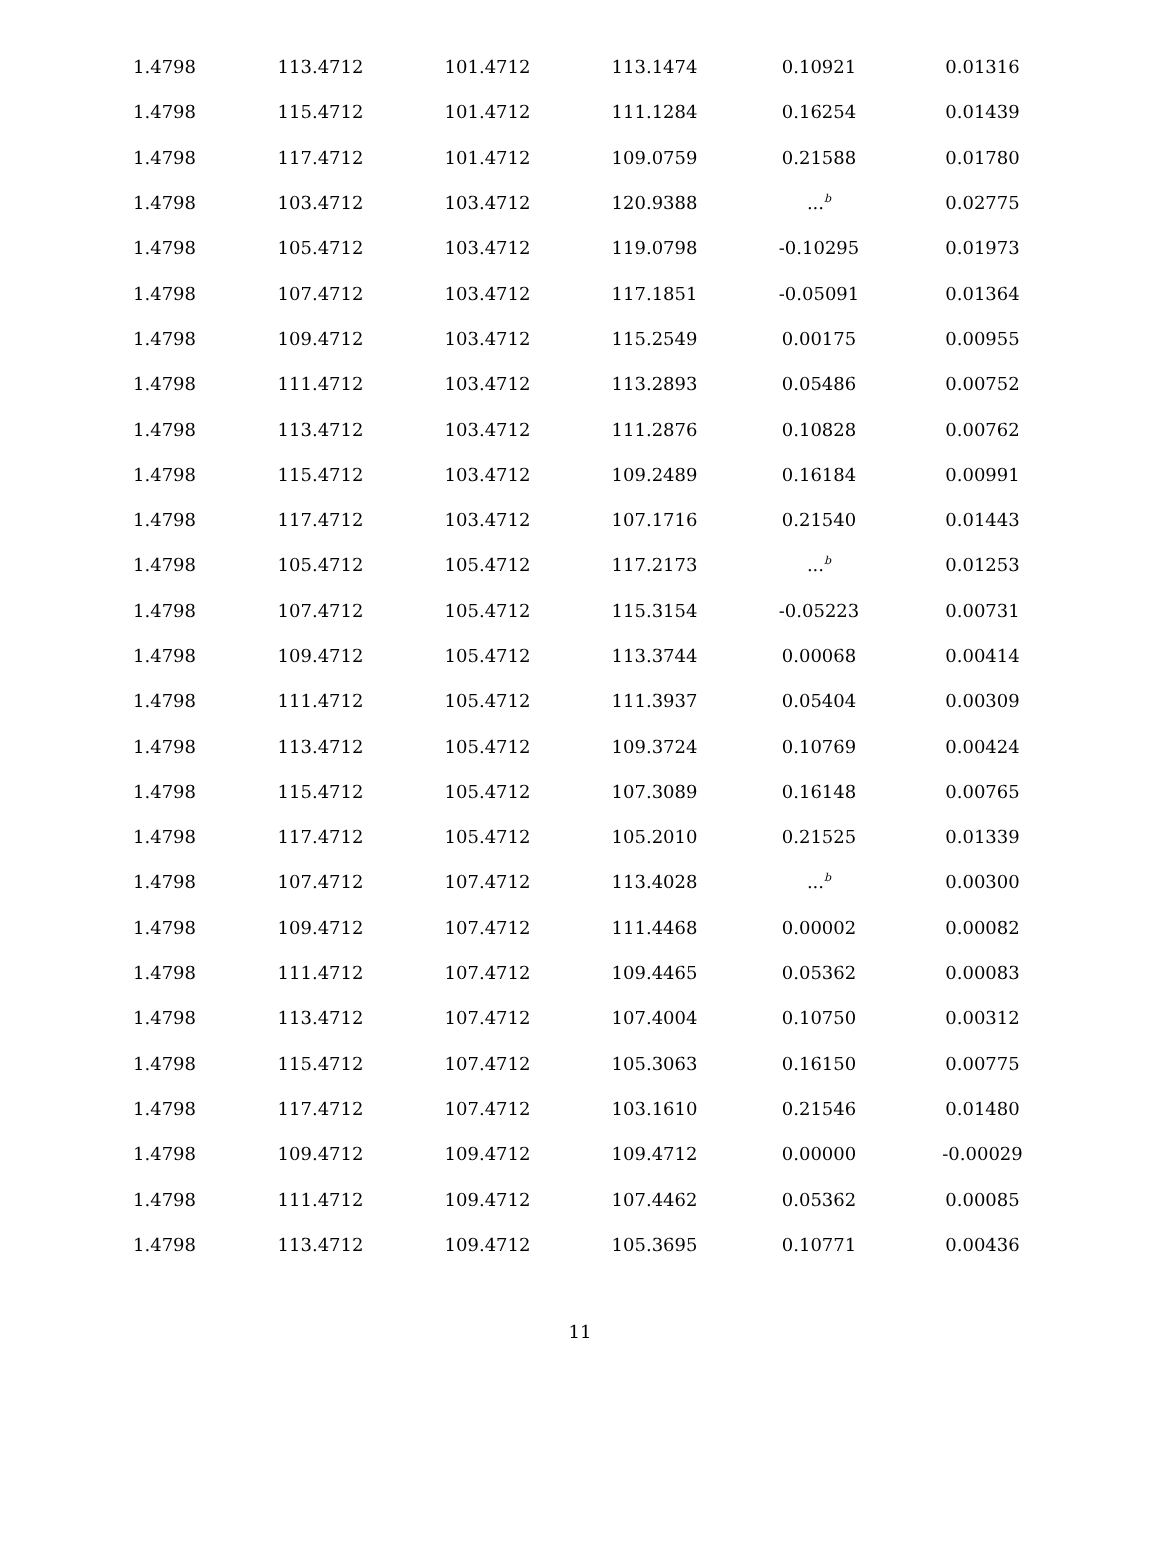| 1.4798 | 113.4712 | 101.4712 | 113.1474 | 0.10921 | 0.01316 |
| 1.4798 | 115.4712 | 101.4712 | 111.1284 | 0.16254 | 0.01439 |
| 1.4798 | 117.4712 | 101.4712 | 109.0759 | 0.21588 | 0.01780 |
| 1.4798 | 103.4712 | 103.4712 | 120.9388 | ...<sup>b</sup> | 0.02775 |
| 1.4798 | 105.4712 | 103.4712 | 119.0798 | -0.10295 | 0.01973 |
| 1.4798 | 107.4712 | 103.4712 | 117.1851 | -0.05091 | 0.01364 |
| 1.4798 | 109.4712 | 103.4712 | 115.2549 | 0.00175 | 0.00955 |
| 1.4798 | 111.4712 | 103.4712 | 113.2893 | 0.05486 | 0.00752 |
| 1.4798 | 113.4712 | 103.4712 | 111.2876 | 0.10828 | 0.00762 |
| 1.4798 | 115.4712 | 103.4712 | 109.2489 | 0.16184 | 0.00991 |
| 1.4798 | 117.4712 | 103.4712 | 107.1716 | 0.21540 | 0.01443 |
| 1.4798 | 105.4712 | 105.4712 | 117.2173 | ...<sup>b</sup> | 0.01253 |
| 1.4798 | 107.4712 | 105.4712 | 115.3154 | -0.05223 | 0.00731 |
| 1.4798 | 109.4712 | 105.4712 | 113.3744 | 0.00068 | 0.00414 |
| 1.4798 | 111.4712 | 105.4712 | 111.3937 | 0.05404 | 0.00309 |
| 1.4798 | 113.4712 | 105.4712 | 109.3724 | 0.10769 | 0.00424 |
| 1.4798 | 115.4712 | 105.4712 | 107.3089 | 0.16148 | 0.00765 |
| 1.4798 | 117.4712 | 105.4712 | 105.2010 | 0.21525 | 0.01339 |
| 1.4798 | 107.4712 | 107.4712 | 113.4028 | ...<sup>b</sup> | 0.00300 |
| 1.4798 | 109.4712 | 107.4712 | 111.4468 | 0.00002 | 0.00082 |
| 1.4798 | 111.4712 | 107.4712 | 109.4465 | 0.05362 | 0.00083 |
| 1.4798 | 113.4712 | 107.4712 | 107.4004 | 0.10750 | 0.00312 |
| 1.4798 | 115.4712 | 107.4712 | 105.3063 | 0.16150 | 0.00775 |
| 1.4798 | 117.4712 | 107.4712 | 103.1610 | 0.21546 | 0.01480 |
| 1.4798 | 109.4712 | 109.4712 | 109.4712 | 0.00000 | -0.00029 |
| 1.4798 | 111.4712 | 109.4712 | 107.4462 | 0.05362 | 0.00085 |
| 1.4798 | 113.4712 | 109.4712 | 105.3695 | 0.10771 | 0.00436 |
11